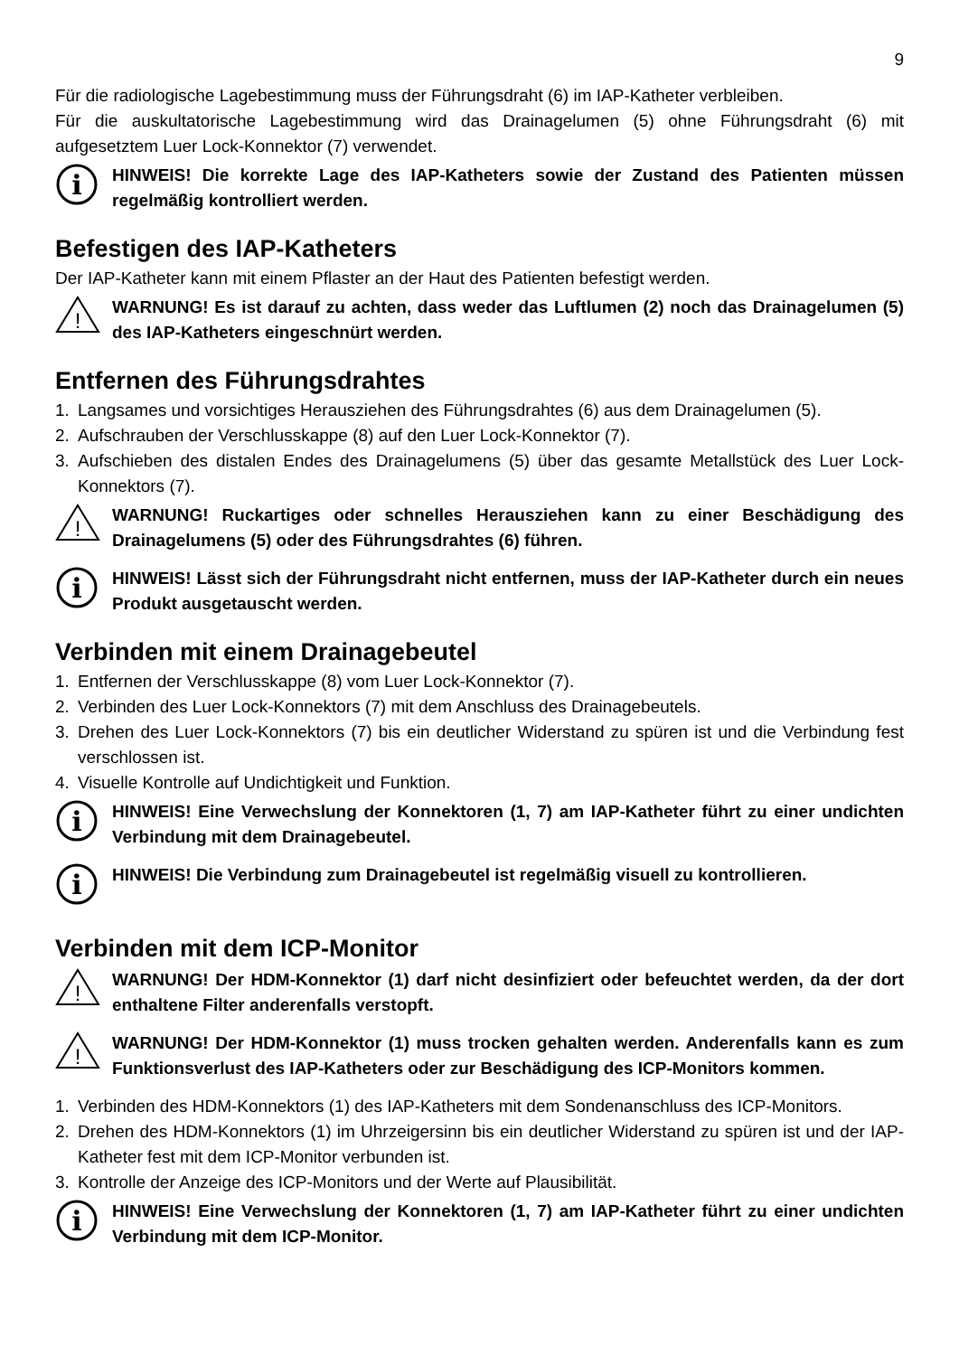9
Für die radiologische Lagebestimmung muss der Führungsdraht (6) im IAP-Katheter verbleiben.
Für die auskultatorische Lagebestimmung wird das Drainagelumen (5) ohne Führungsdraht (6) mit aufgesetztem Luer Lock-Konnektor (7) verwendet.
i
HINWEIS! Die korrekte Lage des IAP-Katheters sowie der Zustand des Patienten müssen regelmäßig kontrolliert werden.
Befestigen des IAP-Katheters
Der IAP-Katheter kann mit einem Pflaster an der Haut des Patienten befestigt werden.
!
WARNUNG! Es ist darauf zu achten, dass weder das Luftlumen (2) noch das Drainagelumen (5) des IAP-Katheters eingeschnürt werden.
Entfernen des Führungsdrahtes
1. Langsames und vorsichtiges Herausziehen des Führungsdrahtes (6) aus dem Drainagelumen (5).
2. Aufschrauben der Verschlusskappe (8) auf den Luer Lock-Konnektor (7).
3. Aufschieben des distalen Endes des Drainagelumens (5) über das gesamte Metallstück des Luer Lock-Konnektors (7).
!
WARNUNG! Ruckartiges oder schnelles Herausziehen kann zu einer Beschädigung des Drainagelumens (5) oder des Führungsdrahtes (6) führen.
i
HINWEIS! Lässt sich der Führungsdraht nicht entfernen, muss der IAP-Katheter durch ein neues Produkt ausgetauscht werden.
Verbinden mit einem Drainagebeutel
1. Entfernen der Verschlusskappe (8) vom Luer Lock-Konnektor (7).
2. Verbinden des Luer Lock-Konnektors (7) mit dem Anschluss des Drainagebeutels.
3. Drehen des Luer Lock-Konnektors (7) bis ein deutlicher Widerstand zu spüren ist und die Verbindung fest verschlossen ist.
4. Visuelle Kontrolle auf Undichtigkeit und Funktion.
i
HINWEIS! Eine Verwechslung der Konnektoren (1, 7) am IAP-Katheter führt zu einer undichten Verbindung mit dem Drainagebeutel.
i
HINWEIS! Die Verbindung zum Drainagebeutel ist regelmäßig visuell zu kontrollieren.
Verbinden mit dem ICP-Monitor
!
WARNUNG! Der HDM-Konnektor (1) darf nicht desinfiziert oder befeuchtet werden, da der dort enthaltene Filter anderenfalls verstopft.
!
WARNUNG! Der HDM-Konnektor (1) muss trocken gehalten werden. Anderenfalls kann es zum Funktionsverlust des IAP-Katheters oder zur Beschädigung des ICP-Monitors kommen.
1. Verbinden des HDM-Konnektors (1) des IAP-Katheters mit dem Sondenanschluss des ICP-Monitors.
2. Drehen des HDM-Konnektors (1) im Uhrzeigersinn bis ein deutlicher Widerstand zu spüren ist und der IAP-Katheter fest mit dem ICP-Monitor verbunden ist.
3. Kontrolle der Anzeige des ICP-Monitors und der Werte auf Plausibilität.
i
HINWEIS! Eine Verwechslung der Konnektoren (1, 7) am IAP-Katheter führt zu einer undichten Verbindung mit dem ICP-Monitor.